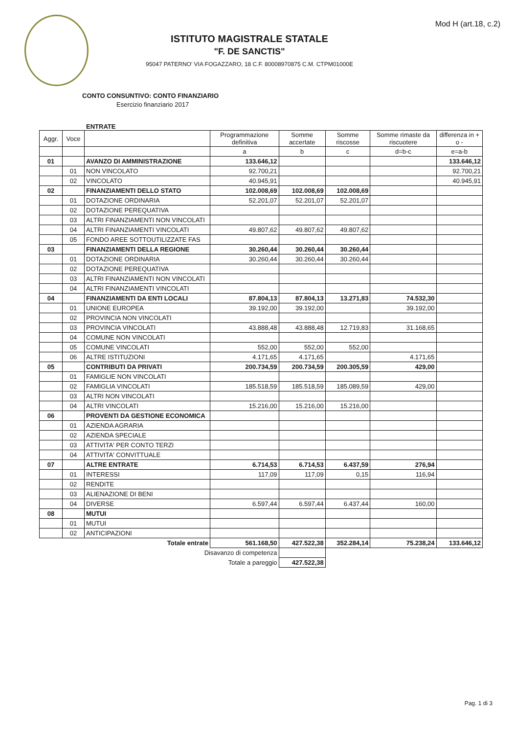Mod H (art.18, c.2)
ISTITUTO MAGISTRALE STATALE
"F. DE SANCTIS"
95047 PATERNO' VIA FOGAZZARO, 18 C.F. 80008970875 C.M. CTPM01000E
CONTO CONSUNTIVO: CONTO FINANZIARIO
Esercizio finanziario 2017
ENTRATE
| Aggr. | Voce | | Programmazione definitiva | Somme accertate | Somme riscosse | Somme rimaste da riscuotere | differenza in + o - |
| --- | --- | --- | --- | --- | --- | --- | --- |
| | | | a | b | c | d=b-c | e=a-b |
| 01 | | AVANZO DI AMMINISTRAZIONE | 133.646,12 | | | | 133.646,12 |
| | 01 | NON VINCOLATO | 92.700,21 | | | | 92.700,21 |
| | 02 | VINCOLATO | 40.945,91 | | | | 40.945,91 |
| 02 | | FINANZIAMENTI DELLO STATO | 102.008,69 | 102.008,69 | 102.008,69 | | |
| | 01 | DOTAZIONE ORDINARIA | 52.201,07 | 52.201,07 | 52.201,07 | | |
| | 02 | DOTAZIONE PEREQUATIVA | | | | | |
| | 03 | ALTRI FINANZIAMENTI NON VINCOLATI | | | | | |
| | 04 | ALTRI FINANZIAMENTI VINCOLATI | 49.807,62 | 49.807,62 | 49.807,62 | | |
| | 05 | FONDO AREE SOTTOUTILIZZATE FAS | | | | | |
| 03 | | FINANZIAMENTI DELLA REGIONE | 30.260,44 | 30.260,44 | 30.260,44 | | |
| | 01 | DOTAZIONE ORDINARIA | 30.260,44 | 30.260,44 | 30.260,44 | | |
| | 02 | DOTAZIONE PEREQUATIVA | | | | | |
| | 03 | ALTRI FINANZIAMENTI NON VINCOLATI | | | | | |
| | 04 | ALTRI FINANZIAMENTI VINCOLATI | | | | | |
| 04 | | FINANZIAMENTI DA ENTI LOCALI | 87.804,13 | 87.804,13 | 13.271,83 | 74.532,30 | |
| | 01 | UNIONE EUROPEA | 39.192,00 | 39.192,00 | | 39.192,00 | |
| | 02 | PROVINCIA NON VINCOLATI | | | | | |
| | 03 | PROVINCIA VINCOLATI | 43.888,48 | 43.888,48 | 12.719,83 | 31.168,65 | |
| | 04 | COMUNE NON VINCOLATI | | | | | |
| | 05 | COMUNE VINCOLATI | 552,00 | 552,00 | 552,00 | | |
| | 06 | ALTRE ISTITUZIONI | 4.171,65 | 4.171,65 | | 4.171,65 | |
| 05 | | CONTRIBUTI DA PRIVATI | 200.734,59 | 200.734,59 | 200.305,59 | 429,00 | |
| | 01 | FAMIGLIE NON VINCOLATI | | | | | |
| | 02 | FAMIGLIA VINCOLATI | 185.518,59 | 185.518,59 | 185.089,59 | 429,00 | |
| | 03 | ALTRI NON VINCOLATI | | | | | |
| | 04 | ALTRI VINCOLATI | 15.216,00 | 15.216,00 | 15.216,00 | | |
| 06 | | PROVENTI DA GESTIONE ECONOMICA | | | | | |
| | 01 | AZIENDA AGRARIA | | | | | |
| | 02 | AZIENDA SPECIALE | | | | | |
| | 03 | ATTIVITA' PER CONTO TERZI | | | | | |
| | 04 | ATTIVITA' CONVITTUALE | | | | | |
| 07 | | ALTRE ENTRATE | 6.714,53 | 6.714,53 | 6.437,59 | 276,94 | |
| | 01 | INTERESSI | 117,09 | 117,09 | 0,15 | 116,94 | |
| | 02 | RENDITE | | | | | |
| | 03 | ALIENAZIONE DI BENI | | | | | |
| | 04 | DIVERSE | 6.597,44 | 6.597,44 | 6.437,44 | 160,00 | |
| 08 | | MUTUI | | | | | |
| | 01 | MUTUI | | | | | |
| | 02 | ANTICIPAZIONI | | | | | |
| Totale entrate | | | 561.168,50 | 427.522,38 | 352.284,14 | 75.238,24 | 133.646,12 |
| Disavanzo di competenza | | | | | | | |
| Totale a pareggio | | | | 427.522,38 | | | |
Pag. 1 di 3